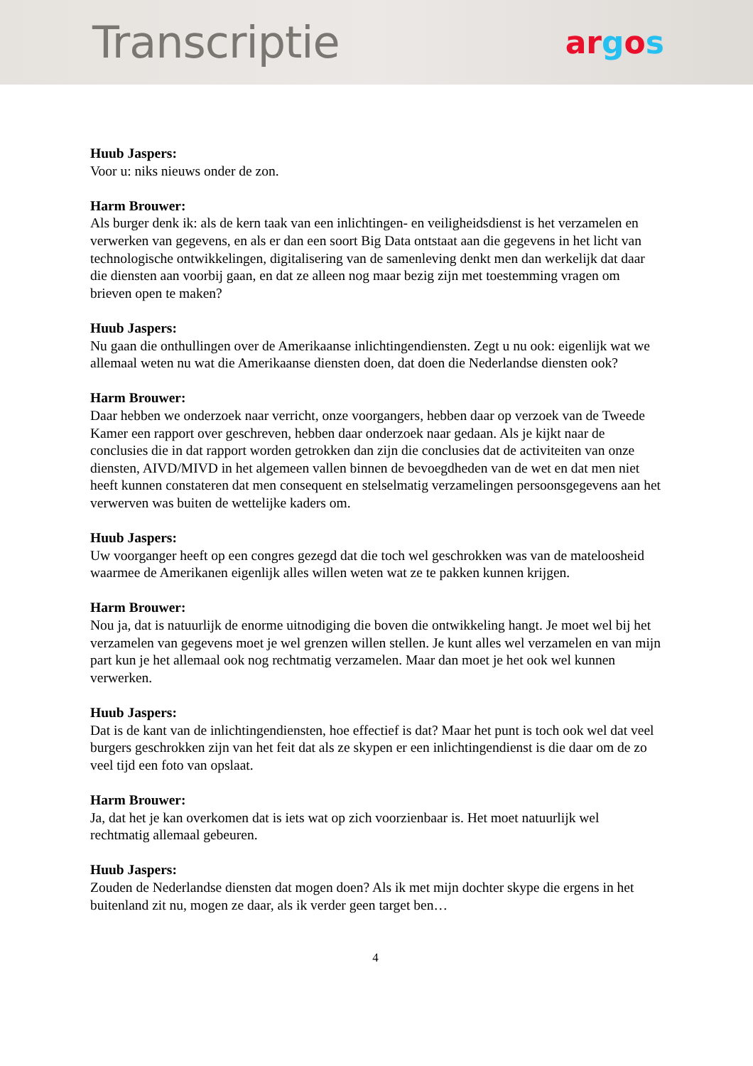Transcriptie
argos
Huub Jaspers:
Voor u: niks nieuws onder de zon.
Harm Brouwer:
Als burger denk ik: als de kern taak van een inlichtingen- en veiligheidsdienst is het verzamelen en verwerken van gegevens, en als er dan een soort Big Data ontstaat aan die gegevens in het licht van technologische ontwikkelingen, digitalisering van de samenleving denkt men dan werkelijk dat daar die diensten aan voorbij gaan, en dat ze alleen nog maar bezig zijn met toestemming vragen om brieven open te maken?
Huub Jaspers:
Nu gaan die onthullingen over de Amerikaanse inlichtingendiensten. Zegt u nu ook: eigenlijk wat we allemaal weten nu wat die Amerikaanse diensten doen, dat doen die Nederlandse diensten ook?
Harm Brouwer:
Daar hebben we onderzoek naar verricht, onze voorgangers, hebben daar op verzoek van de Tweede Kamer een rapport over geschreven, hebben daar onderzoek naar gedaan. Als je kijkt naar de conclusies die in dat rapport worden getrokken dan zijn die conclusies dat de activiteiten van onze diensten, AIVD/MIVD in het algemeen vallen binnen de bevoegdheden van de wet en dat men niet heeft kunnen constateren dat men consequent en stelselmatig verzamelingen persoonsgegevens aan het verwerven was buiten de wettelijke kaders om.
Huub Jaspers:
Uw voorganger heeft op een congres gezegd dat die toch wel geschrokken was van de mateloosheid waarmee de Amerikanen eigenlijk alles willen weten wat ze te pakken kunnen krijgen.
Harm Brouwer:
Nou ja, dat is natuurlijk de enorme uitnodiging die boven die ontwikkeling hangt. Je moet wel bij het verzamelen van gegevens moet je wel grenzen willen stellen. Je kunt alles wel verzamelen en van mijn part kun je het allemaal ook nog rechtmatig verzamelen. Maar dan moet je het ook wel kunnen verwerken.
Huub Jaspers:
Dat is de kant van de inlichtingendiensten, hoe effectief is dat? Maar het punt is toch ook wel dat veel burgers geschrokken zijn van het feit dat als ze skypen er een inlichtingendienst is die daar om de zo veel tijd een foto van opslaat.
Harm Brouwer:
Ja, dat het je kan overkomen dat is iets wat op zich voorzienbaar is. Het moet natuurlijk wel rechtmatig allemaal gebeuren.
Huub Jaspers:
Zouden de Nederlandse diensten dat mogen doen? Als ik met mijn dochter skype die ergens in het buitenland zit nu, mogen ze daar, als ik verder geen target ben…
4